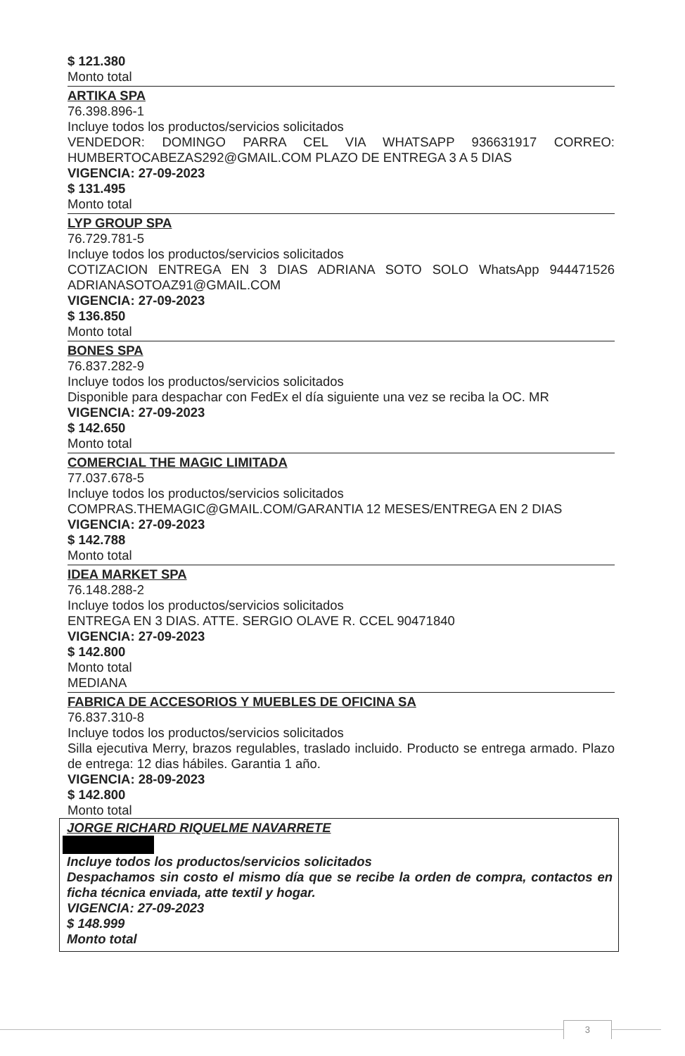$ 121.380
Monto total
ARTIKA SPA
76.398.896-1
Incluye todos los productos/servicios solicitados
VENDEDOR: DOMINGO PARRA CEL VIA WHATSAPP 936631917 CORREO: HUMBERTOCABEZAS292@GMAIL.COM PLAZO DE ENTREGA 3 A 5 DIAS
VIGENCIA: 27-09-2023
$ 131.495
Monto total
LYP GROUP SPA
76.729.781-5
Incluye todos los productos/servicios solicitados
COTIZACION ENTREGA EN 3 DIAS ADRIANA SOTO SOLO WhatsApp 944471526 ADRIANASOTOAZ91@GMAIL.COM
VIGENCIA: 27-09-2023
$ 136.850
Monto total
BONES SPA
76.837.282-9
Incluye todos los productos/servicios solicitados
Disponible para despachar con FedEx el día siguiente una vez se reciba la OC. MR
VIGENCIA: 27-09-2023
$ 142.650
Monto total
COMERCIAL THE MAGIC LIMITADA
77.037.678-5
Incluye todos los productos/servicios solicitados
COMPRAS.THEMAGIC@GMAIL.COM/GARANTIA 12 MESES/ENTREGA EN 2 DIAS
VIGENCIA: 27-09-2023
$ 142.788
Monto total
IDEA MARKET SPA
76.148.288-2
Incluye todos los productos/servicios solicitados
ENTREGA EN 3 DIAS. ATTE. SERGIO OLAVE R. CCEL 90471840
VIGENCIA: 27-09-2023
$ 142.800
Monto total
MEDIANA
FABRICA DE ACCESORIOS Y MUEBLES DE OFICINA SA
76.837.310-8
Incluye todos los productos/servicios solicitados
Silla ejecutiva Merry, brazos regulables, traslado incluido. Producto se entrega armado. Plazo de entrega: 12 dias hábiles. Garantia 1 año.
VIGENCIA: 28-09-2023
$ 142.800
Monto total
JORGE RICHARD RIQUELME NAVARRETE
Incluye todos los productos/servicios solicitados
Despachamos sin costo el mismo día que se recibe la orden de compra, contactos en ficha técnica enviada, atte textil y hogar.
VIGENCIA: 27-09-2023
$ 148.999
Monto total
3